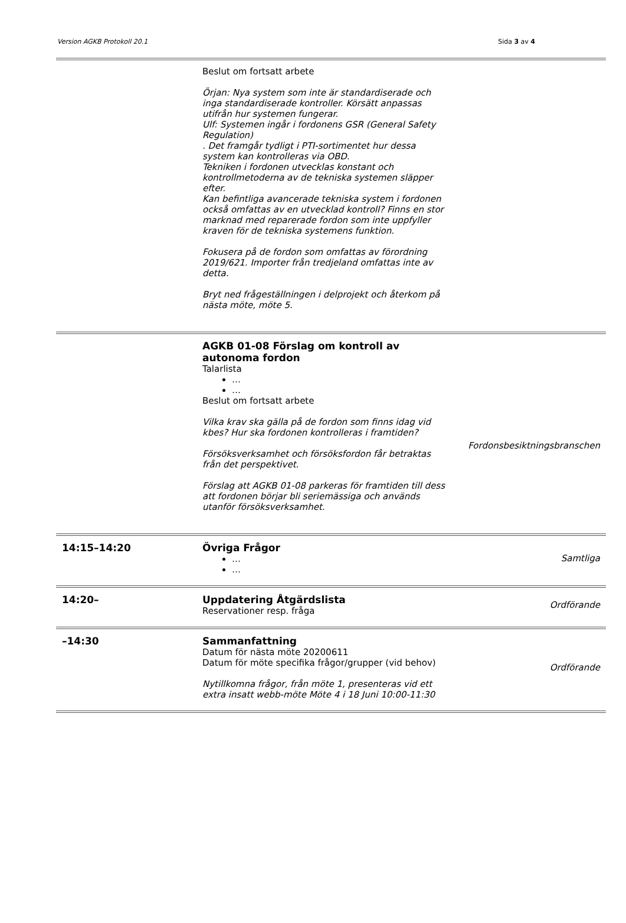Version AGKB Protokoll 20.1 Sida 3 av 4
| | Beslut om fortsatt arbete Örjan: Nya system som inte är standardiserade och inga standardiserade kontroller. Körsätt anpassas utifrån hur systemen fungerar. Ulf: Systemen ingår i fordonens GSR (General Safety Regulation) . Det framgår tydligt i PTI-sortimentet hur dessa system kan kontrolleras via OBD. Tekniken i fordonen utvecklas konstant och kontrollmetoderna av de tekniska systemen släpper efter. Kan befintliga avancerade tekniska system i fordonen också omfattas av en utvecklad kontroll? Finns en stor marknad med reparerade fordon som inte uppfyller kraven för de tekniska systemens funktion. Fokusera på de fordon som omfattas av förordning 2019/621. Importer från tredjeland omfattas inte av detta. Bryt ned frågeställningen i delprojekt och återkom på nästa möte, möte 5. | |
| | AGKB 01-08 Förslag om kontroll av autonoma fordon Talarlista … … Beslut om fortsatt arbete Vilka krav ska gälla på de fordon som finns idag vid kbes? Hur ska fordonen kontrolleras i framtiden? Försöksverksamhet och försöksfordon får betraktas från det perspektivet. Förslag att AGKB 01-08 parkeras för framtiden till dess att fordonen börjar bli seriemässiga och används utanför försöksverksamhet. | Fordonsbesiktningsbranschen |
| 14:15–14:20 | Övriga Frågor … … | Samtliga |
| 14:20– | Uppdatering Åtgärdslista Reservationer resp. fråga | Ordförande |
| –14:30 | Sammanfattning Datum för nästa möte 20200611 Datum för möte specifika frågor/grupper (vid behov) Nytillkomna frågor, från möte 1, presenteras vid ett extra insatt webb-möte Möte 4 i 18 Juni 10:00-11:30 | Ordförande |